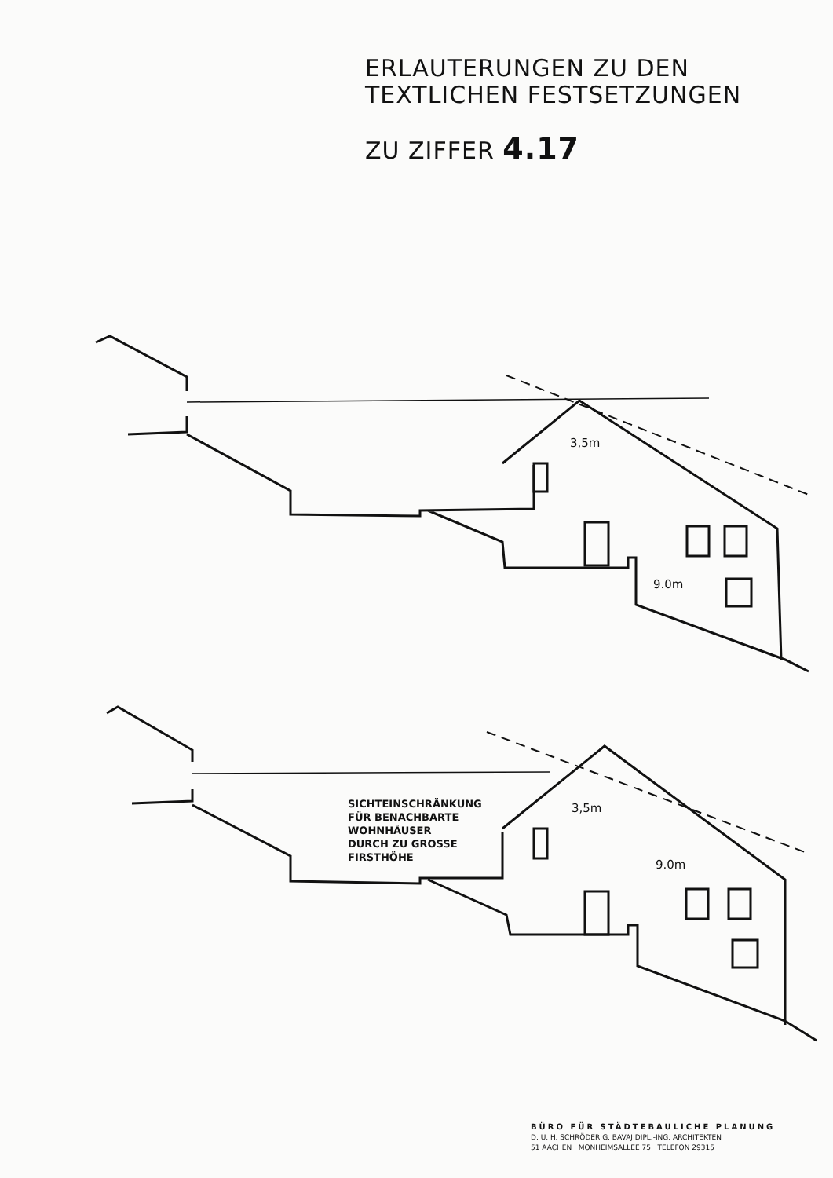ERLAUTERUNGEN ZU DEN
TEXTLICHEN FESTSETZUNGEN
ZU ZIFFER 4.17
3,5m
9.0m
3,5m
9.0m
SICHTEINSCHRÄNKUNG
FÜR BENACHBARTE
WOHNHÄUSER
DURCH ZU GROSSE
FIRSTHÖHE
BÜRO FÜR STÄDTEBAULICHE PLANUNG
D. U. H. SCHRÖDER G. BAVAJ DIPL.-ING. ARCHITEKTEN
51 AACHEN MONHEIMSALLEE 75 TELEFON 29315